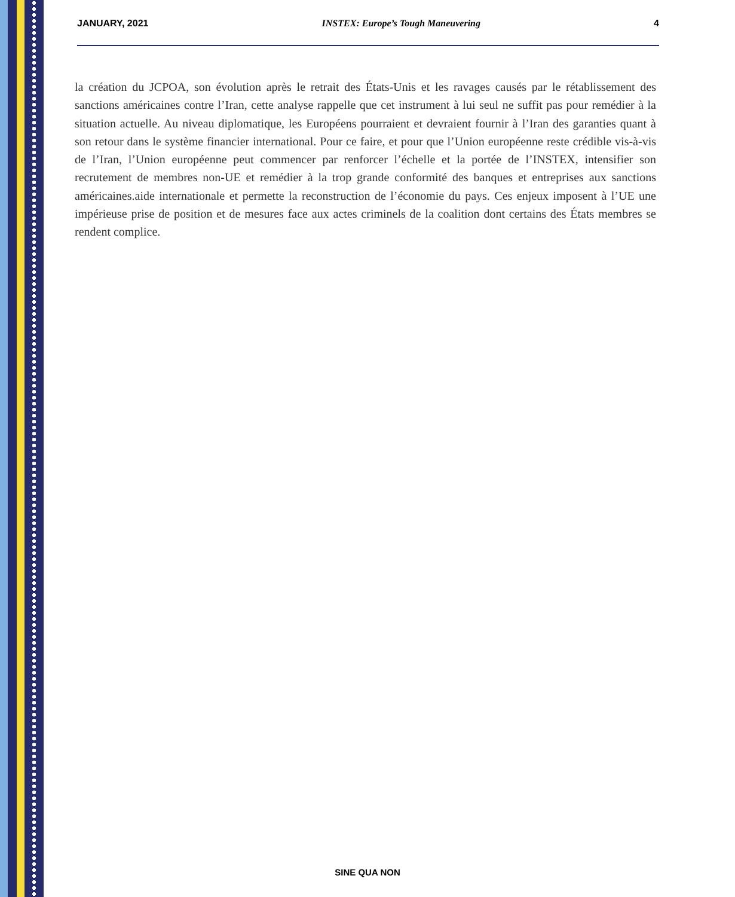JANUARY, 2021 INSTEX: Europe’s Tough Maneuvering 4
la création du JCPOA, son évolution après le retrait des États-Unis et les ravages causés par le rétablissement des sanctions américaines contre l’Iran, cette analyse rappelle que cet instrument à lui seul ne suffit pas pour remédier à la situation actuelle. Au niveau diplomatique, les Européens pourraient et devraient fournir à l’Iran des garanties quant à son retour dans le système financier international. Pour ce faire, et pour que l’Union européenne reste crédible vis-à-vis de l’Iran, l’Union européenne peut commencer par renforcer l’échelle et la portée de l’INSTEX, intensifier son recrutement de membres non-UE et remédier à la trop grande conformité des banques et entreprises aux sanctions américaines.aide internationale et permette la reconstruction de l’économie du pays. Ces enjeux imposent à l’UE une impérieuse prise de position et de mesures face aux actes criminels de la coalition dont certains des États membres se rendent complice.
SINE QUA NON